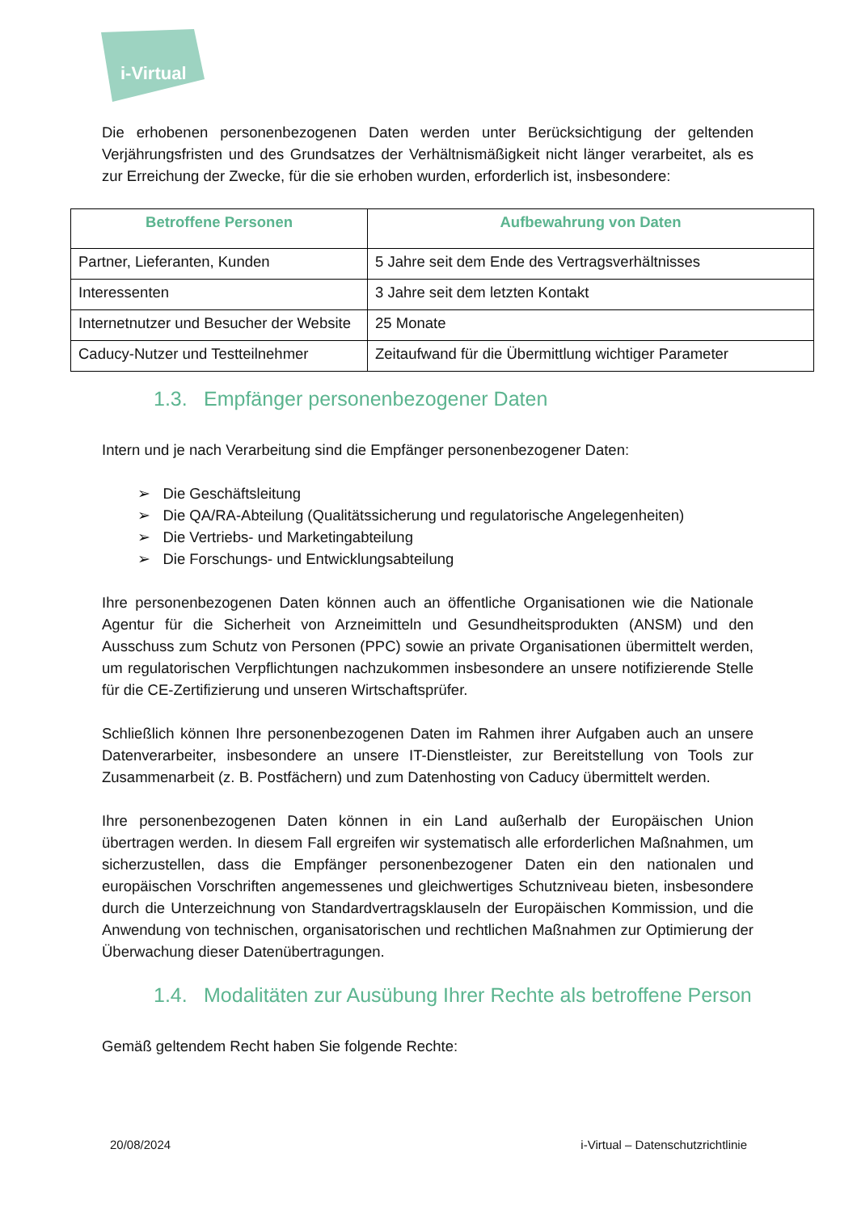i-Virtual
Die erhobenen personenbezogenen Daten werden unter Berücksichtigung der geltenden Verjährungsfristen und des Grundsatzes der Verhältnismäßigkeit nicht länger verarbeitet, als es zur Erreichung der Zwecke, für die sie erhoben wurden, erforderlich ist, insbesondere:
| Betroffene Personen | Aufbewahrung von Daten |
| --- | --- |
| Partner, Lieferanten, Kunden | 5 Jahre seit dem Ende des Vertragsverhältnisses |
| Interessenten | 3 Jahre seit dem letzten Kontakt |
| Internetnutzer und Besucher der Website | 25 Monate |
| Caducy-Nutzer und Testteilnehmer | Zeitaufwand für die Übermittlung wichtiger Parameter |
1.3. Empfänger personenbezogener Daten
Intern und je nach Verarbeitung sind die Empfänger personenbezogener Daten:
➢ Die Geschäftsleitung
➢ Die QA/RA-Abteilung (Qualitätssicherung und regulatorische Angelegenheiten)
➢ Die Vertriebs- und Marketingabteilung
➢ Die Forschungs- und Entwicklungsabteilung
Ihre personenbezogenen Daten können auch an öffentliche Organisationen wie die Nationale Agentur für die Sicherheit von Arzneimitteln und Gesundheitsprodukten (ANSM) und den Ausschuss zum Schutz von Personen (PPC) sowie an private Organisationen übermittelt werden, um regulatorischen Verpflichtungen nachzukommen insbesondere an unsere notifizierende Stelle für die CE-Zertifizierung und unseren Wirtschaftsprüfer.
Schließlich können Ihre personenbezogenen Daten im Rahmen ihrer Aufgaben auch an unsere Datenverarbeiter, insbesondere an unsere IT-Dienstleister, zur Bereitstellung von Tools zur Zusammenarbeit (z. B. Postfächern) und zum Datenhosting von Caducy übermittelt werden.
Ihre personenbezogenen Daten können in ein Land außerhalb der Europäischen Union übertragen werden. In diesem Fall ergreifen wir systematisch alle erforderlichen Maßnahmen, um sicherzustellen, dass die Empfänger personenbezogener Daten ein den nationalen und europäischen Vorschriften angemessenes und gleichwertiges Schutzniveau bieten, insbesondere durch die Unterzeichnung von Standardvertragsklauseln der Europäischen Kommission, und die Anwendung von technischen, organisatorischen und rechtlichen Maßnahmen zur Optimierung der Überwachung dieser Datenübertragungen.
1.4. Modalitäten zur Ausübung Ihrer Rechte als betroffene Person
Gemäß geltendem Recht haben Sie folgende Rechte:
20/08/2024 i-Virtual – Datenschutzrichtlinie